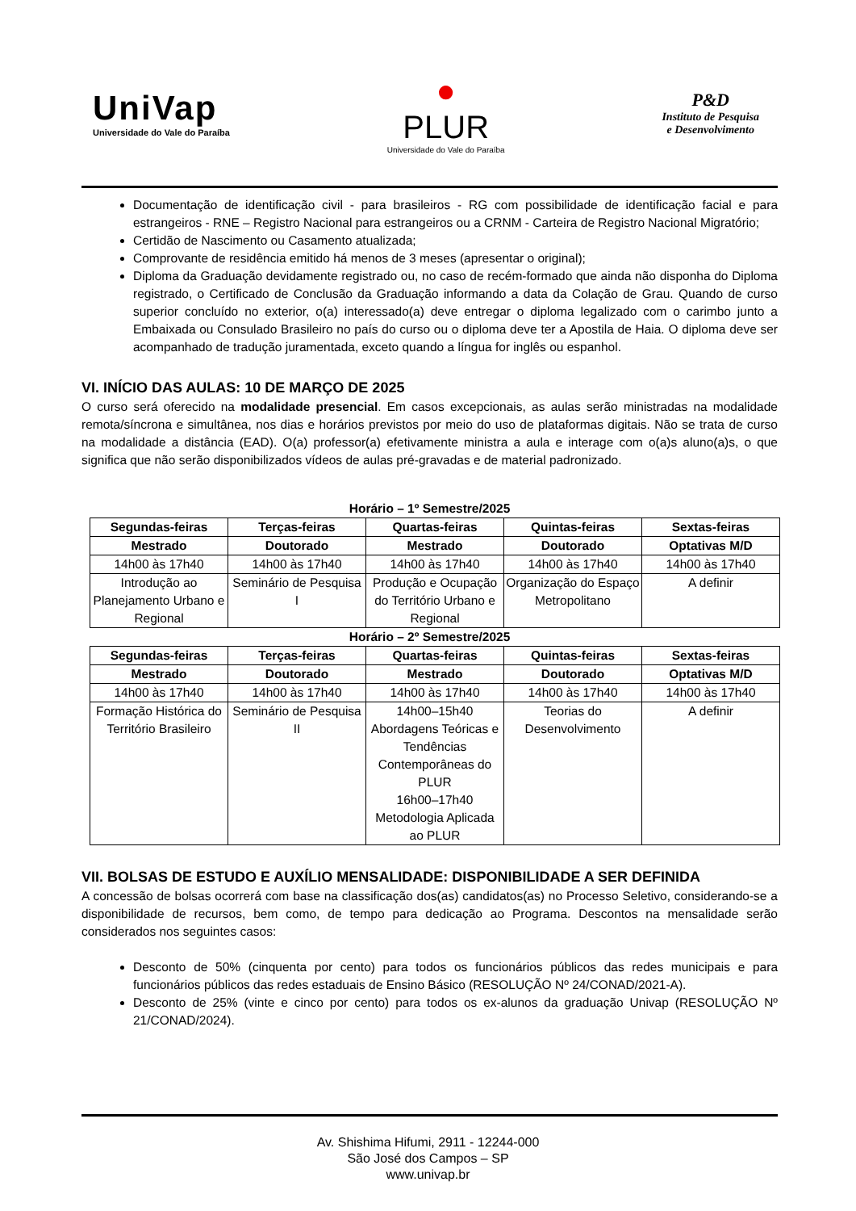UniVap
Universidade do Vale do Paraíba
●
PLUR
Universidade do Vale do Paraíba
P&D
Instituto de Pesquisa
e Desenvolvimento
Documentação de identificação civil - para brasileiros - RG com possibilidade de identificação facial e para estrangeiros - RNE – Registro Nacional para estrangeiros ou a CRNM - Carteira de Registro Nacional Migratório;
Certidão de Nascimento ou Casamento atualizada;
Comprovante de residência emitido há menos de 3 meses (apresentar o original);
Diploma da Graduação devidamente registrado ou, no caso de recém-formado que ainda não disponha do Diploma registrado, o Certificado de Conclusão da Graduação informando a data da Colação de Grau. Quando de curso superior concluído no exterior, o(a) interessado(a) deve entregar o diploma legalizado com o carimbo junto a Embaixada ou Consulado Brasileiro no país do curso ou o diploma deve ter a Apostila de Haia. O diploma deve ser acompanhado de tradução juramentada, exceto quando a língua for inglês ou espanhol.
VI. INÍCIO DAS AULAS: 10 DE MARÇO DE 2025
O curso será oferecido na modalidade presencial. Em casos excepcionais, as aulas serão ministradas na modalidade remota/síncrona e simultânea, nos dias e horários previstos por meio do uso de plataformas digitais. Não se trata de curso na modalidade a distância (EAD). O(a) professor(a) efetivamente ministra a aula e interage com o(a)s aluno(a)s, o que significa que não serão disponibilizados vídeos de aulas pré-gravadas e de material padronizado.
Horário – 1º Semestre/2025
| Segundas-feiras | Terças-feiras | Quartas-feiras | Quintas-feiras | Sextas-feiras |
| --- | --- | --- | --- | --- |
| Mestrado | Doutorado | Mestrado | Doutorado | Optativas M/D |
| 14h00 às 17h40 | 14h00 às 17h40 | 14h00 às 17h40 | 14h00 às 17h40 | 14h00 às 17h40 |
| Introdução ao Planejamento Urbano e Regional | Seminário de Pesquisa I | Produção e Ocupação do Território Urbano e Regional | Organização do Espaço Metropolitano | A definir |
Horário – 2º Semestre/2025
| Segundas-feiras | Terças-feiras | Quartas-feiras | Quintas-feiras | Sextas-feiras |
| --- | --- | --- | --- | --- |
| Mestrado | Doutorado | Mestrado | Doutorado | Optativas M/D |
| 14h00 às 17h40 | 14h00 às 17h40 | 14h00 às 17h40 | 14h00 às 17h40 | 14h00 às 17h40 |
| Formação Histórica do Território Brasileiro | Seminário de Pesquisa II | 14h00–15h40 Abordagens Teóricas e Tendências Contemporâneas do PLUR 16h00–17h40 Metodologia Aplicada ao PLUR | Teorias do Desenvolvimento | A definir |
VII. BOLSAS DE ESTUDO E AUXÍLIO MENSALIDADE: DISPONIBILIDADE A SER DEFINIDA
A concessão de bolsas ocorrerá com base na classificação dos(as) candidatos(as) no Processo Seletivo, considerando-se a disponibilidade de recursos, bem como, de tempo para dedicação ao Programa. Descontos na mensalidade serão considerados nos seguintes casos:
Desconto de 50% (cinquenta por cento) para todos os funcionários públicos das redes municipais e para funcionários públicos das redes estaduais de Ensino Básico (RESOLUÇÃO Nº 24/CONAD/2021-A).
Desconto de 25% (vinte e cinco por cento) para todos os ex-alunos da graduação Univap (RESOLUÇÃO Nº 21/CONAD/2024).
Av. Shishima Hifumi, 2911 - 12244-000
São José dos Campos – SP
www.univap.br